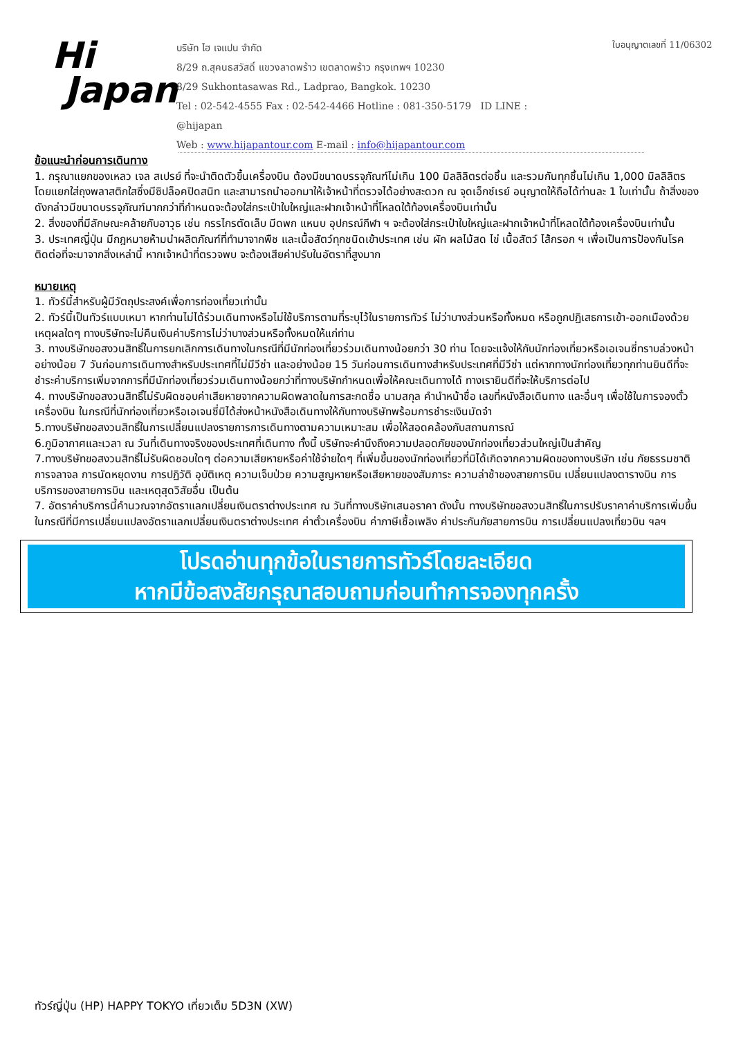Hi
Japan
บริษัท ไฮ เจแปน จำกัด
8/29 ถ.สุคนธสวัสดิ์ แขวงลาดพร้าว เขตลาดพร้าว กรุงเทพฯ 10230
8/29 Sukhontasawas Rd., Ladprao, Bangkok. 10230
Tel : 02-542-4555 Fax : 02-542-4466 Hotline : 081-350-5179 ID LINE : @hijapan
Web : www.hijapantour.com E-mail : info@hijapantour.com
ใบอนุญาตเลขที่ 11/06302
ข้อแนะนำก่อนการเดินทาง
1. กรุณาแยกของเหลว เจล สเปรย์ ที่จะนำติดตัวขึ้นเครื่องบิน ต้องมีขนาดบรรจุภัณฑ์ไม่เกิน 100 มิลลิลิตรต่อชิ้น และรวมกันทุกชิ้นไม่เกิน 1,000 มิลลิลิตร โดยแยกใส่ถุงพลาสติกใสซึ่งมีซิปล็อคปิดสนิท และสามารถนำออกมาให้เจ้าหน้าที่ตรวจได้อย่างสะดวก ณ จุดเอ็กซ์เรย์ อนุญาตให้ถือได้ท่านละ 1 ใบเท่านั้น ถ้าสิ่งของดังกล่าวมีขนาดบรรจุภัณฑ์มากกว่าที่กำหนดจะต้องใส่กระเป๋าใบใหญ่และฝากเจ้าหน้าที่โหลดใต้ท้องเครื่องบินเท่านั้น
2. สิ่งของที่มีลักษณะคล้ายกับอาวุธ เช่น กรรไกรตัดเล็บ มีดพก แหนบ อุปกรณ์กีฬา ฯ จะต้องใส่กระเป๋าใบใหญ่และฝากเจ้าหน้าที่โหลดใต้ท้องเครื่องบินเท่านั้น
3. ประเทศญี่ปุ่น มีกฎหมายห้ามนำผลิตภัณฑ์ที่ทำมาจากพืช และเนื้อสัตว์ทุกชนิดเข้าประเทศ เช่น ผัก ผลไม้สด ไข่ เนื้อสัตว์ ไส้กรอก ฯ เพื่อเป็นการป้องกันโรคติดต่อที่จะมาจากสิ่งเหล่านี้ หากเจ้าหน้าที่ตรวจพบ จะต้องเสียค่าปรับในอัตราที่สูงมาก
หมายเหตุ
1. ทัวร์นี้สำหรับผู้มีวัตถุประสงค์เพื่อการท่องเที่ยวเท่านั้น
2. ทัวร์นี้เป็นทัวร์แบบเหมา หากท่านไม่ได้ร่วมเดินทางหรือไม่ใช้บริการตามที่ระบุไว้ในรายการทัวร์ ไม่ว่าบางส่วนหรือทั้งหมด หรือถูกปฏิเสธการเข้า-ออกเมืองด้วยเหตุผลใดๆ ทางบริษัทจะไม่คืนเงินค่าบริการไม่ว่าบางส่วนหรือทั้งหมดให้แก่ท่าน
3. ทางบริษัทขอสงวนสิทธิ์ในการยกเลิกการเดินทางในกรณีที่มีนักท่องเที่ยวร่วมเดินทางน้อยกว่า 30 ท่าน โดยจะแจ้งให้กับนักท่องเที่ยวหรือเอเจนซี่ทราบล่วงหน้าอย่างน้อย 7 วันก่อนการเดินทางสำหรับประเทศที่ไม่มีวีซ่า และอย่างน้อย 15 วันก่อนการเดินทางสำหรับประเทศที่มีวีซ่า แต่หากทางนักท่องเที่ยวทุกท่านยินดีที่จะชำระค่าบริการเพิ่มจากการที่มีนักท่องเที่ยวร่วมเดินทางน้อยกว่าที่ทางบริษัทกำหนดเพื่อให้คณะเดินทางได้ ทางเรายินดีที่จะให้บริการต่อไป
4. ทางบริษัทขอสงวนสิทธิ์ไม่รับผิดชอบค่าเสียหายจากความผิดพลาดในการสะกดชื่อ นามสกุล คำนำหน้าชื่อ เลขที่หนังสือเดินทาง และอื่นๆ เพื่อใช้ในการจองตั๋วเครื่องบิน ในกรณีที่นักท่องเที่ยวหรือเอเจนซี่มิได้ส่งหน้าหนังสือเดินทางให้กับทางบริษัทพร้อมการชำระเงินมัดจำ
5.ทางบริษัทขอสงวนสิทธิ์ในการเปลี่ยนแปลงรายการการเดินทางตามความเหมาะสม เพื่อให้สอดคล้องกับสถานการณ์
6.ภูมิอากาศและเวลา ณ วันที่เดินทางจริงของประเทศที่เดินทาง ทั้งนี้ บริษัทจะคำนึงถึงความปลอดภัยของนักท่องเที่ยวส่วนใหญ่เป็นสำคัญ
7.ทางบริษัทขอสงวนสิทธิ์ไม่รับผิดชอบใดๆ ต่อความเสียหายหรือค่าใช้จ่ายใดๆ ที่เพิ่มขึ้นของนักท่องเที่ยวที่มิได้เกิดจากความผิดของทางบริษัท เช่น ภัยธรรมชาติ การจลาจล การนัดหยุดงาน การปฏิวัติ อุบัติเหตุ ความเจ็บป่วย ความสูญหายหรือเสียหายของสัมภาระ ความล่าช้าของสายการบิน เปลี่ยนแปลงตารางบิน การบริการของสายการบิน และเหตุสุดวิสัยอื่น เป็นต้น
7. อัตราค่าบริการนี้คำนวณจากอัตราแลกเปลี่ยนเงินตราต่างประเทศ ณ วันที่ทางบริษัทเสนอราคา ดังนั้น ทางบริษัทขอสงวนสิทธิ์ในการปรับราคาค่าบริการเพิ่มขึ้น ในกรณีที่มีการเปลี่ยนแปลงอัตราแลกเปลี่ยนเงินตราต่างประเทศ ค่าตั๋วเครื่องบิน ค่าภาษีเชื้อเพลิง ค่าประกันภัยสายการบิน การเปลี่ยนแปลงเที่ยวบิน ฯลฯ
โปรดอ่านทุกข้อในรายการทัวร์โดยละเอียด
หากมีข้อสงสัยกรุณาสอบถามก่อนทำการจองทุกครั้ง
ทัวร์ญี่ปุ่น (HP) HAPPY TOKYO เที่ยวเต็ม 5D3N (XW)